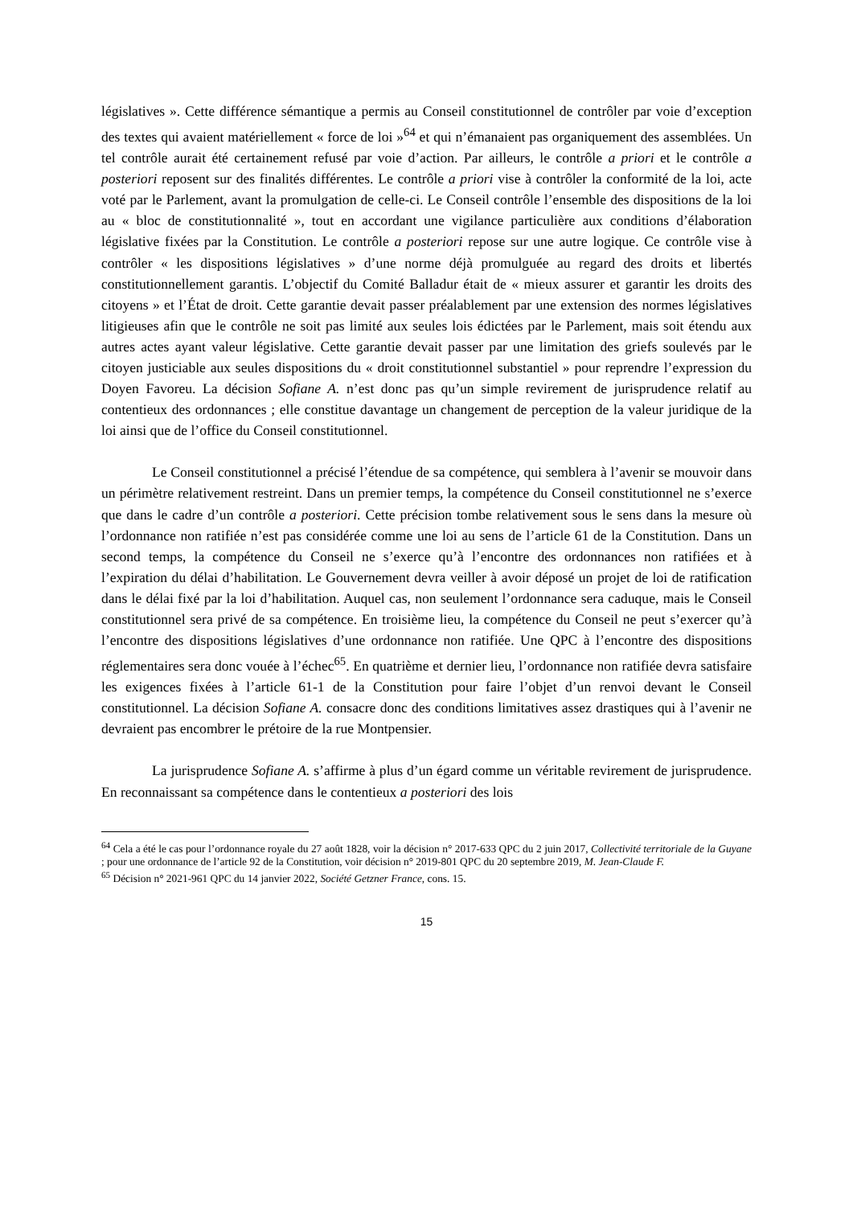législatives ». Cette différence sémantique a permis au Conseil constitutionnel de contrôler par voie d’exception des textes qui avaient matériellement « force de loi »<sup>64</sup> et qui n’émanaient pas organiquement des assemblées. Un tel contrôle aurait été certainement refusé par voie d’action. Par ailleurs, le contrôle a priori et le contrôle a posteriori reposent sur des finalités différentes. Le contrôle a priori vise à contrôler la conformité de la loi, acte voté par le Parlement, avant la promulgation de celle-ci. Le Conseil contrôle l’ensemble des dispositions de la loi au « bloc de constitutionnalité », tout en accordant une vigilance particulière aux conditions d’élaboration législative fixées par la Constitution. Le contrôle a posteriori repose sur une autre logique. Ce contrôle vise à contrôler « les dispositions législatives » d’une norme déjà promulguée au regard des droits et libertés constitutionnellement garantis. L’objectif du Comité Balladur était de « mieux assurer et garantir les droits des citoyens » et l’État de droit. Cette garantie devait passer préalablement par une extension des normes législatives litigieuses afin que le contrôle ne soit pas limité aux seules lois édictées par le Parlement, mais soit étendu aux autres actes ayant valeur législative. Cette garantie devait passer par une limitation des griefs soulevés par le citoyen justiciable aux seules dispositions du « droit constitutionnel substantiel » pour reprendre l’expression du Doyen Favoreu. La décision Sofiane A. n’est donc pas qu’un simple revirement de jurisprudence relatif au contentieux des ordonnances ; elle constitue davantage un changement de perception de la valeur juridique de la loi ainsi que de l’office du Conseil constitutionnel.
Le Conseil constitutionnel a précisé l’étendue de sa compétence, qui semblera à l’avenir se mouvoir dans un périmètre relativement restreint. Dans un premier temps, la compétence du Conseil constitutionnel ne s’exerce que dans le cadre d’un contrôle a posteriori. Cette précision tombe relativement sous le sens dans la mesure où l’ordonnance non ratifiée n’est pas considérée comme une loi au sens de l’article 61 de la Constitution. Dans un second temps, la compétence du Conseil ne s’exerce qu’à l’encontre des ordonnances non ratifiées et à l’expiration du délai d’habilitation. Le Gouvernement devra veiller à avoir déposé un projet de loi de ratification dans le délai fixé par la loi d’habilitation. Auquel cas, non seulement l’ordonnance sera caduque, mais le Conseil constitutionnel sera privé de sa compétence. En troisième lieu, la compétence du Conseil ne peut s’exercer qu’à l’encontre des dispositions législatives d’une ordonnance non ratifiée. Une QPC à l’encontre des dispositions réglementaires sera donc vouée à l’échec<sup>65</sup>. En quatrième et dernier lieu, l’ordonnance non ratifiée devra satisfaire les exigences fixées à l’article 61-1 de la Constitution pour faire l’objet d’un renvoi devant le Conseil constitutionnel. La décision Sofiane A. consacre donc des conditions limitatives assez drastiques qui à l’avenir ne devraient pas encombrer le prétoire de la rue Montpensier.
La jurisprudence Sofiane A. s’affirme à plus d’un égard comme un véritable revirement de jurisprudence. En reconnaissant sa compétence dans le contentieux a posteriori des lois
<sup>64</sup> Cela a été le cas pour l’ordonnance royale du 27 août 1828, voir la décision n° 2017-633 QPC du 2 juin 2017, Collectivité territoriale de la Guyane ; pour une ordonnance de l’article 92 de la Constitution, voir décision n° 2019-801 QPC du 20 septembre 2019, M. Jean-Claude F.
<sup>65</sup> Décision n° 2021-961 QPC du 14 janvier 2022, Société Getzner France, cons. 15.
15